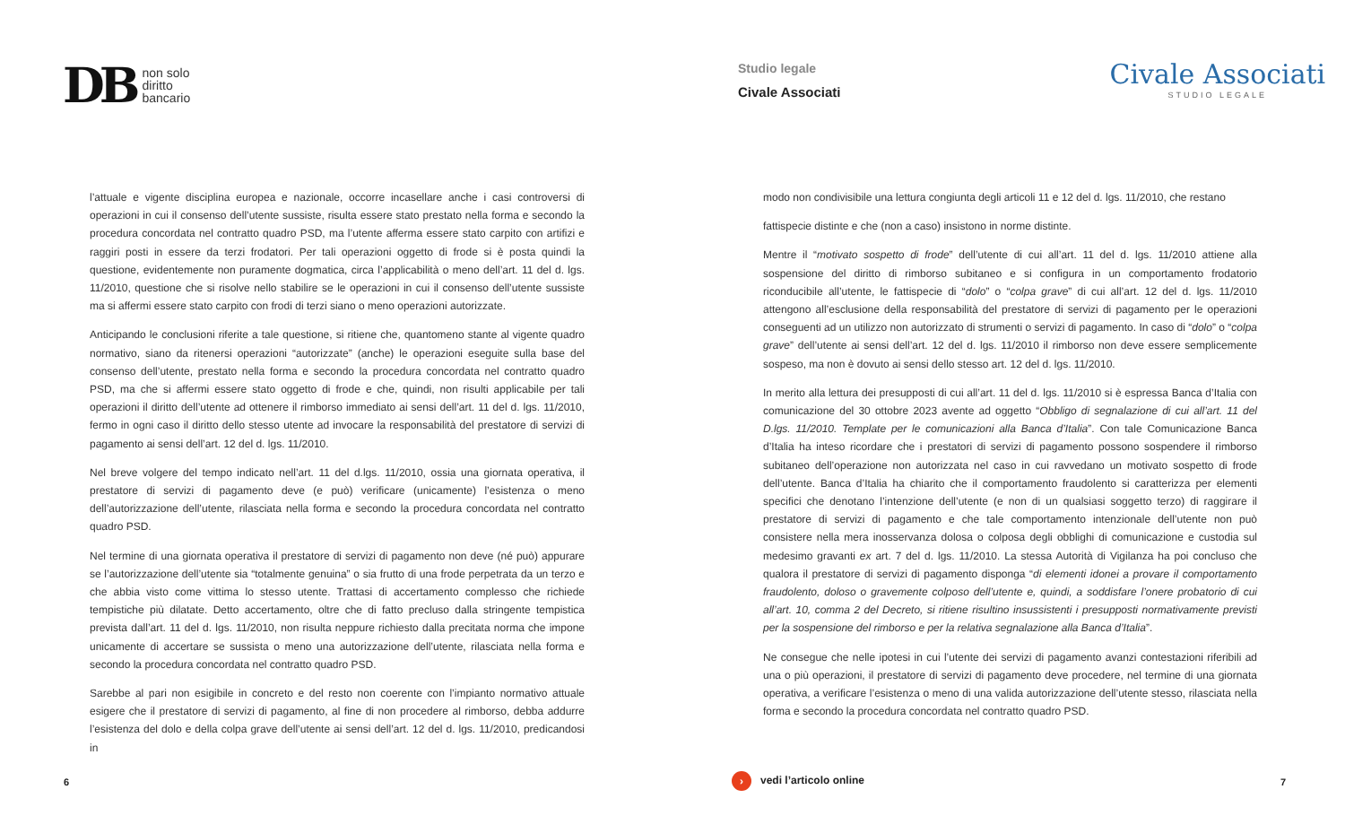DB
non solo
diritto
bancario
l’attuale e vigente disciplina europea e nazionale, occorre incasellare anche i casi controversi di operazioni in cui il consenso dell’utente sussiste, risulta essere stato prestato nella forma e secondo la procedura concordata nel contratto quadro PSD, ma l’utente afferma essere stato carpito con artifizi e raggiri posti in essere da terzi frodatori. Per tali operazioni oggetto di frode si è posta quindi la questione, evidentemente non puramente dogmatica, circa l’applicabilità o meno dell’art. 11 del d. lgs. 11/2010, questione che si risolve nello stabilire se le operazioni in cui il consenso dell’utente sussiste ma si affermi essere stato carpito con frodi di terzi siano o meno operazioni autorizzate.
Anticipando le conclusioni riferite a tale questione, si ritiene che, quantomeno stante al vigente quadro normativo, siano da ritenersi operazioni “autorizzate” (anche) le operazioni eseguite sulla base del consenso dell’utente, prestato nella forma e secondo la procedura concordata nel contratto quadro PSD, ma che si affermi essere stato oggetto di frode e che, quindi, non risulti applicabile per tali operazioni il diritto dell’utente ad ottenere il rimborso immediato ai sensi dell’art. 11 del d. lgs. 11/2010, fermo in ogni caso il diritto dello stesso utente ad invocare la responsabilità del prestatore di servizi di pagamento ai sensi dell’art. 12 del d. lgs. 11/2010.
Nel breve volgere del tempo indicato nell’art. 11 del d.lgs. 11/2010, ossia una giornata operativa, il prestatore di servizi di pagamento deve (e può) verificare (unicamente) l’esistenza o meno dell’autorizzazione dell’utente, rilasciata nella forma e secondo la procedura concordata nel contratto quadro PSD.
Nel termine di una giornata operativa il prestatore di servizi di pagamento non deve (né può) appurare se l’autorizzazione dell’utente sia “totalmente genuina” o sia frutto di una frode perpetrata da un terzo e che abbia visto come vittima lo stesso utente. Trattasi di accertamento complesso che richiede tempistiche più dilatate. Detto accertamento, oltre che di fatto precluso dalla stringente tempistica prevista dall’art. 11 del d. lgs. 11/2010, non risulta neppure richiesto dalla precitata norma che impone unicamente di accertare se sussista o meno una autorizzazione dell’utente, rilasciata nella forma e secondo la procedura concordata nel contratto quadro PSD.
Sarebbe al pari non esigibile in concreto e del resto non coerente con l’impianto normativo attuale esigere che il prestatore di servizi di pagamento, al fine di non procedere al rimborso, debba addurre l’esistenza del dolo e della colpa grave dell’utente ai sensi dell’art. 12 del d. lgs. 11/2010, predicandosi in
6
Studio legale
Civale Associati
Civale Associati
STUDIO LEGALE
modo non condivisibile una lettura congiunta degli articoli 11 e 12 del d. lgs. 11/2010, che restano
fattispecie distinte e che (non a caso) insistono in norme distinte.
Mentre il “motivato sospetto di frode” dell’utente di cui all’art. 11 del d. lgs. 11/2010 attiene alla sospensione del diritto di rimborso subitaneo e si configura in un comportamento frodatorio riconducibile all’utente, le fattispecie di “dolo” o “colpa grave” di cui all’art. 12 del d. lgs. 11/2010 attengono all’esclusione della responsabilità del prestatore di servizi di pagamento per le operazioni conseguenti ad un utilizzo non autorizzato di strumenti o servizi di pagamento. In caso di “dolo” o “colpa grave” dell’utente ai sensi dell’art. 12 del d. lgs. 11/2010 il rimborso non deve essere semplicemente sospeso, ma non è dovuto ai sensi dello stesso art. 12 del d. lgs. 11/2010.
In merito alla lettura dei presupposti di cui all’art. 11 del d. lgs. 11/2010 si è espressa Banca d’Italia con comunicazione del 30 ottobre 2023 avente ad oggetto “Obbligo di segnalazione di cui all’art. 11 del D.lgs. 11/2010. Template per le comunicazioni alla Banca d’Italia”. Con tale Comunicazione Banca d’Italia ha inteso ricordare che i prestatori di servizi di pagamento possono sospendere il rimborso subitaneo dell’operazione non autorizzata nel caso in cui ravvedano un motivato sospetto di frode dell’utente. Banca d’Italia ha chiarito che il comportamento fraudolento si caratterizza per elementi specifici che denotano l’intenzione dell’utente (e non di un qualsiasi soggetto terzo) di raggirare il prestatore di servizi di pagamento e che tale comportamento intenzionale dell’utente non può consistere nella mera inosservanza dolosa o colposa degli obblighi di comunicazione e custodia sul medesimo gravanti ex art. 7 del d. lgs. 11/2010. La stessa Autorità di Vigilanza ha poi concluso che qualora il prestatore di servizi di pagamento disponga “di elementi idonei a provare il comportamento fraudolento, doloso o gravemente colposo dell’utente e, quindi, a soddisfare l’onere probatorio di cui all’art. 10, comma 2 del Decreto, si ritiene risultino insussistenti i presupposti normativamente previsti per la sospensione del rimborso e per la relativa segnalazione alla Banca d’Italia”.
Ne consegue che nelle ipotesi in cui l’utente dei servizi di pagamento avanzi contestazioni riferibili ad una o più operazioni, il prestatore di servizi di pagamento deve procedere, nel termine di una giornata operativa, a verificare l’esistenza o meno di una valida autorizzazione dell’utente stesso, rilasciata nella forma e secondo la procedura concordata nel contratto quadro PSD.
› vedi l’articolo online 7